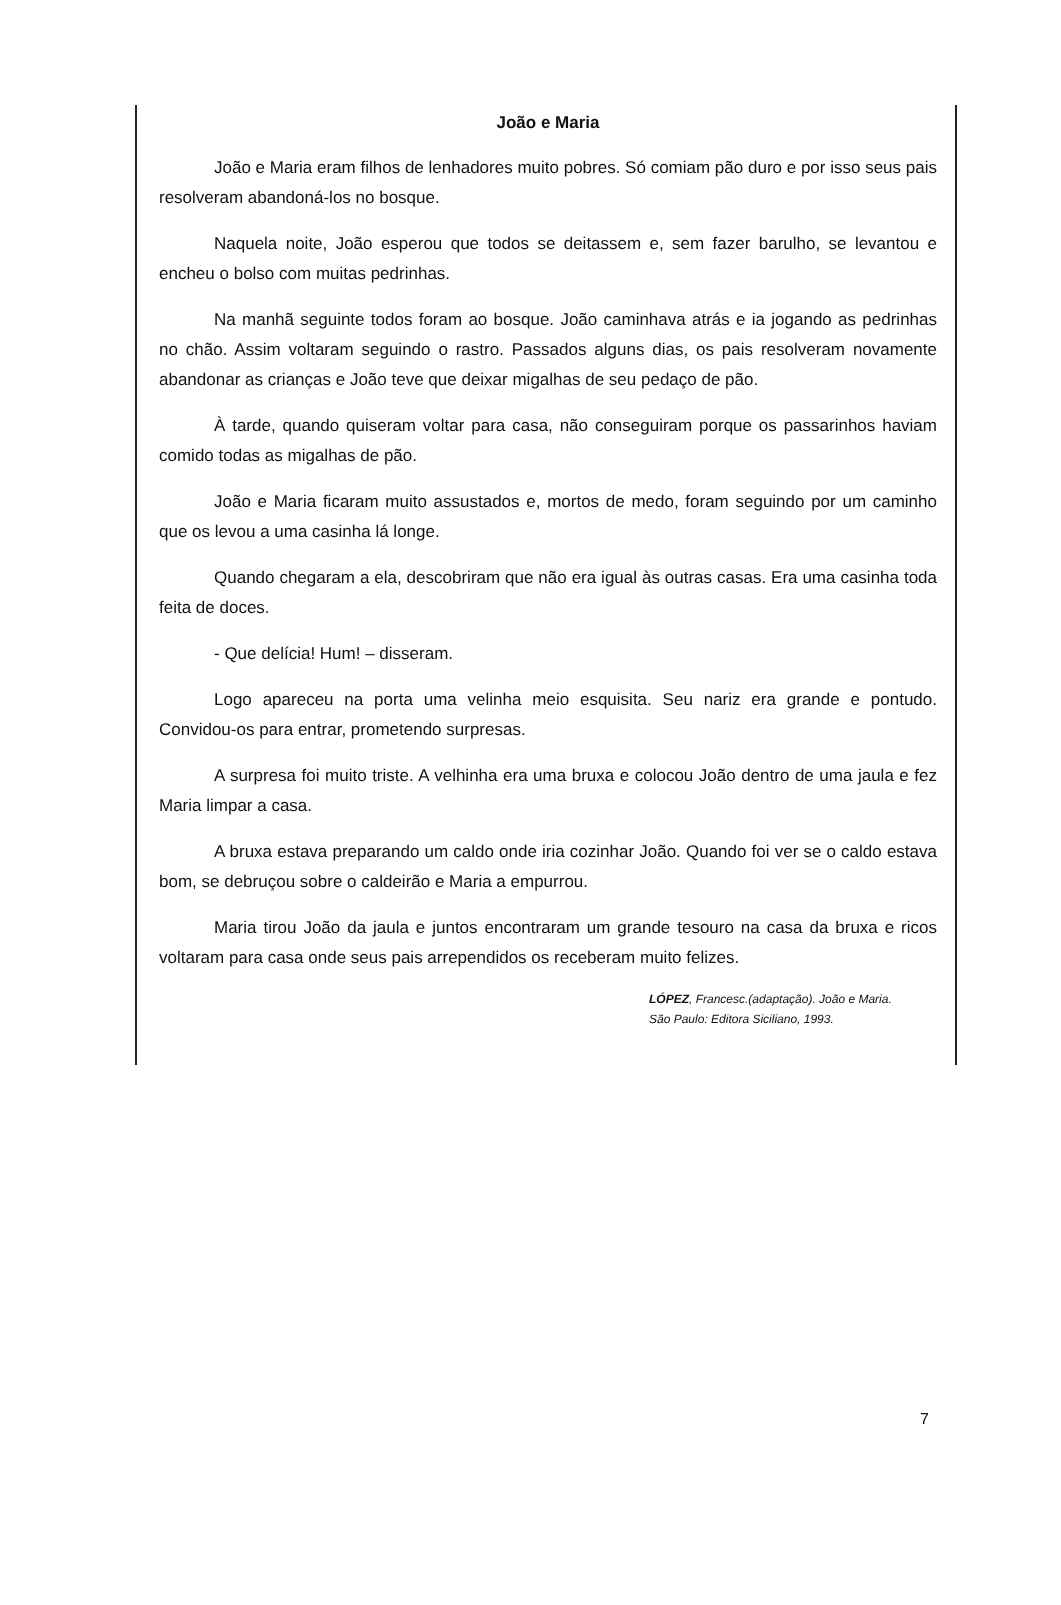João e Maria
João e Maria eram filhos de lenhadores muito pobres. Só comiam pão duro e por isso seus pais resolveram abandoná-los no bosque.
Naquela noite, João esperou que todos se deitassem e, sem fazer barulho, se levantou e encheu o bolso com muitas pedrinhas.
Na manhã seguinte todos foram ao bosque. João caminhava atrás e ia jogando as pedrinhas no chão. Assim voltaram seguindo o rastro. Passados alguns dias, os pais resolveram novamente abandonar as crianças e João teve que deixar migalhas de seu pedaço de pão.
À tarde, quando quiseram voltar para casa, não conseguiram porque os passarinhos haviam comido todas as migalhas de pão.
João e Maria ficaram muito assustados e, mortos de medo, foram seguindo por um caminho que os levou a uma casinha lá longe.
Quando chegaram a ela, descobriram que não era igual às outras casas. Era uma casinha toda feita de doces.
- Que delícia! Hum! – disseram.
Logo apareceu na porta uma velinha meio esquisita. Seu nariz era grande e pontudo. Convidou-os para entrar, prometendo surpresas.
A surpresa foi muito triste. A velhinha era uma bruxa e colocou João dentro de uma jaula e fez Maria limpar a casa.
A bruxa estava preparando um caldo onde iria cozinhar João. Quando foi ver se o caldo estava bom, se debruçou sobre o caldeirão e Maria a empurrou.
Maria tirou João da jaula e juntos encontraram um grande tesouro na casa da bruxa e ricos voltaram para casa onde seus pais arrependidos os receberam muito felizes.
LÓPEZ, Francesc.(adaptação). João e Maria.
São Paulo: Editora Siciliano, 1993.
7